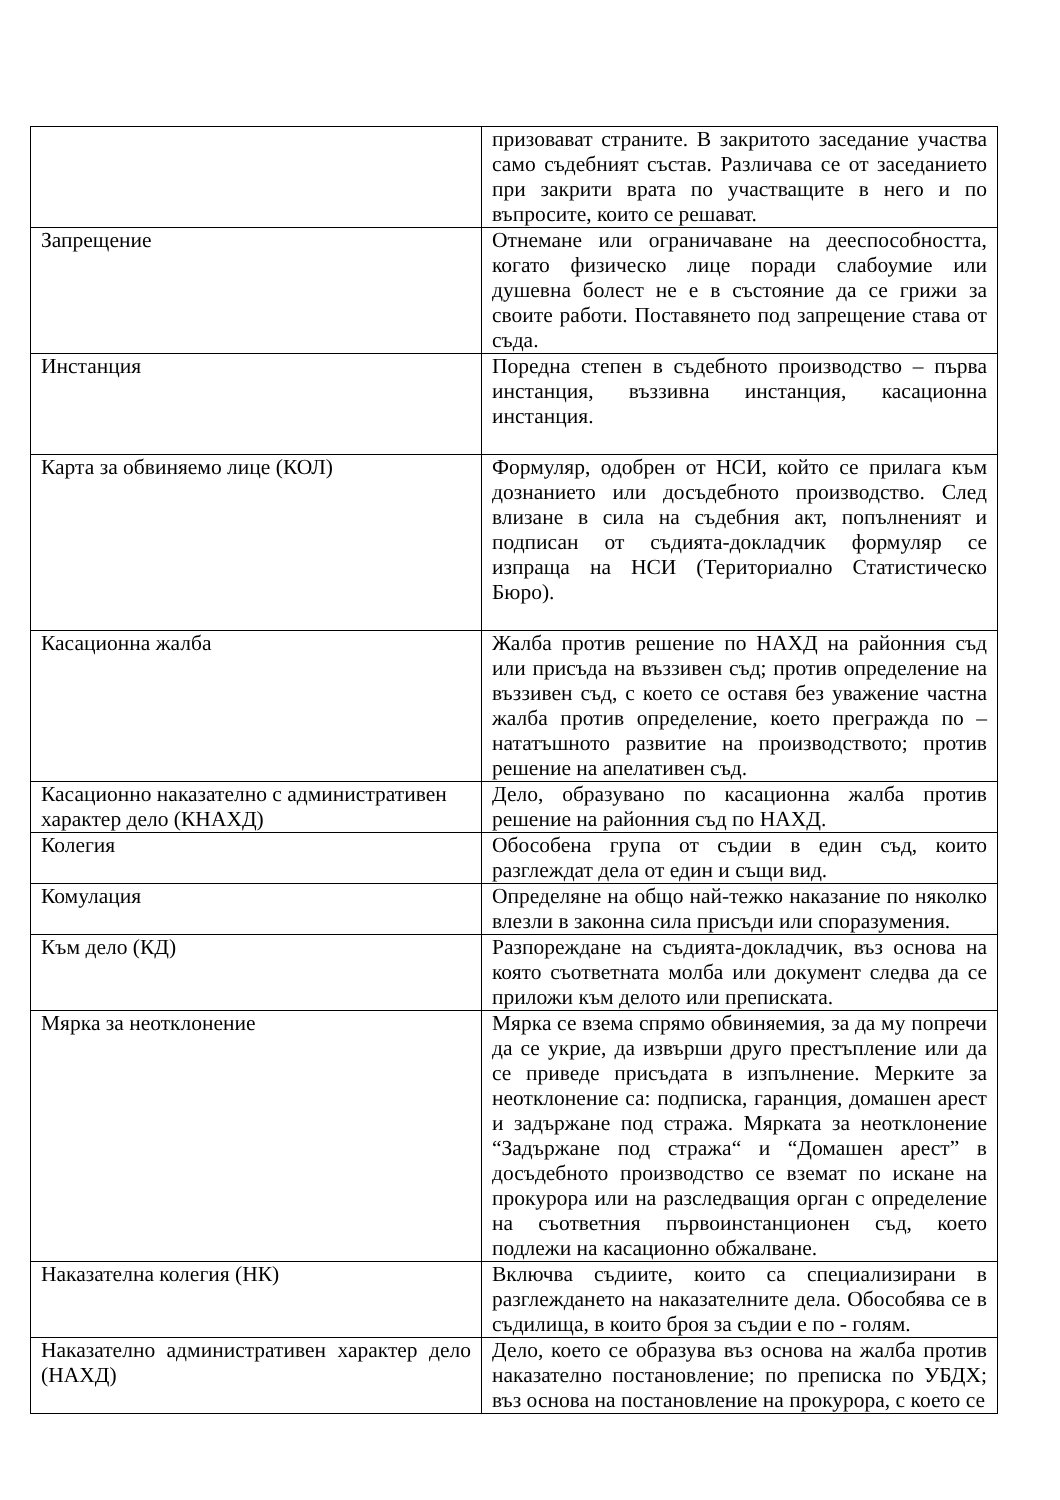| | призовават страните. В закритото заседание участва само съдебният състав. Различава се от заседанието при закрити врата по участващите в него и по въпросите, които се решават. |
| Запрещение | Отнемане или ограничаване на дееспособността, когато физическо лице поради слабоумие или душевна болест не е в състояние да се грижи за своите работи. Поставянето под запрещение става от съда. |
| Инстанция | Поредна степен в съдебното производство – първа инстанция, въззивна инстанция, касационна инстанция. |
| Карта за обвиняемо лице (КОЛ) | Формуляр, одобрен от НСИ, който се прилага към дознанието или досъдебното производство. След влизане в сила на съдебния акт, попълненият и подписан от съдията-докладчик формуляр се изпраща на НСИ (Териториално Статистическо Бюро). |
| Касационна жалба | Жалба против решение по НАХД на районния съд или присъда на въззивен съд; против определение на въззивен съд, с което се оставя без уважение частна жалба против определение, което преграждa по – нататъшното развитие на производството; против решение на апелативен съд. |
| Касационно наказателно с административен характер дело (КНАХД) | Дело, образувано по касационна жалба против решение на районния съд по НАХД. |
| Колегия | Обособена група от съдии в един съд, които разглеждат дела от един и същи вид. |
| Комулация | Определяне на общо най-тежко наказание по няколко влезли в законна сила присъди или споразумения. |
| Към дело (КД) | Разпореждане на съдията-докладчик, въз основа на която съответната молба или документ следва да се приложи към делото или преписката. |
| Мярка за неотклонение | Мярка се взема спрямо обвиняемия, за да му попречи да се укрие, да извърши друго престъпление или да се приведе присъдата в изпълнение. Мерките за неотклонение са: подписка, гаранция, домашен арест и задържане под стража. Мярката за неотклонение “Задържане под стража“ и “Домашен арест” в досъдебното производство се вземат по искане на прокурора или на разследващия орган с определение на съответния първоинстанционен съд, което подлежи на касационно обжалване. |
| Наказателна колегия (НК) | Включва съдиите, които са специализирани в разглеждането на наказателните дела. Обособява се в съдилища, в които броя за съдии е по - голям. |
| Наказателно административен характер дело (НАХД) | Дело, което се образува въз основа на жалба против наказателно постановление; по преписка по УБДХ; въз основа на постановление на прокурора, с което се |